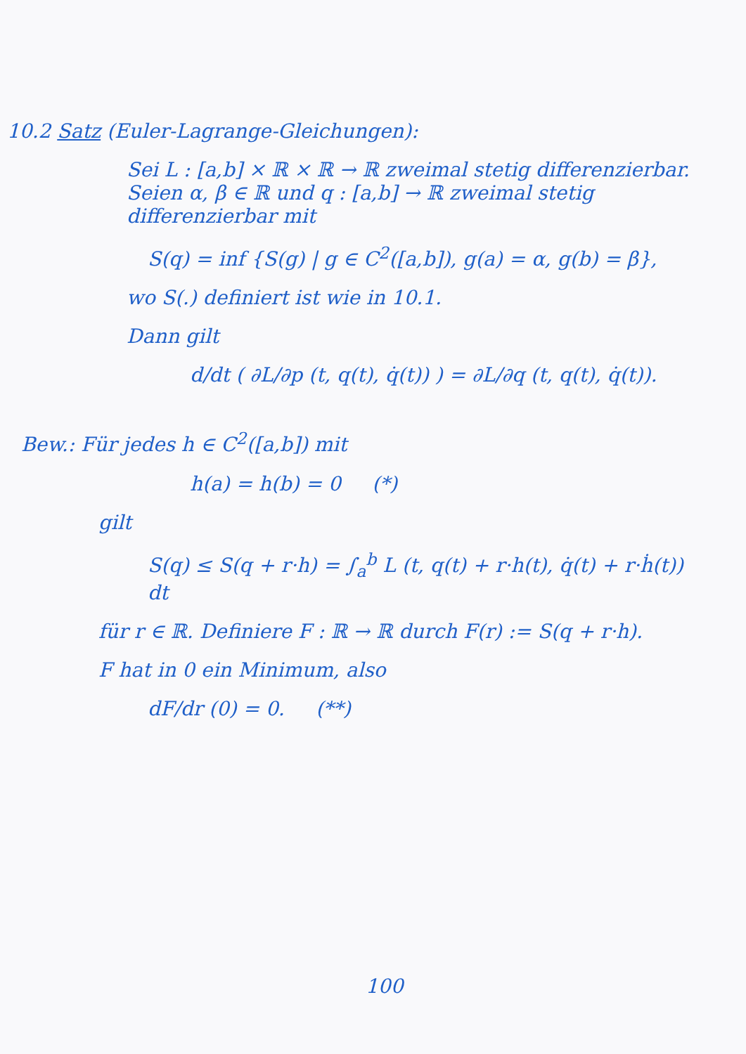10.2 Satz (Euler-Lagrange-Gleichungen):
Sei L : [a,b] × ℝ × ℝ → ℝ zweimal stetig differenzierbar. Seien α, β ∈ ℝ und q : [a,b] → ℝ zweimal stetig differenzierbar mit
S(q) = inf {S(g) | g ∈ C<sup>2</sup>([a,b]), g(a) = α, g(b) = β},
wo S(.) definiert ist wie in 10.1.
Dann gilt
d/dt ( ∂L/∂p (t, q(t), q̇(t)) ) = ∂L/∂q (t, q(t), q̇(t)).
Bew.: Für jedes h ∈ C<sup>2</sup>([a,b]) mit
h(a) = h(b) = 0 (*)
gilt
S(q) ≤ S(q + r·h) = ∫<sub>a</sub><sup>b</sup> L (t, q(t) + r·h(t), q̇(t) + r·ḣ(t)) dt
für r ∈ ℝ. Definiere F : ℝ → ℝ durch F(r) := S(q + r·h).
F hat in 0 ein Minimum, also
dF/dr (0) = 0. (**)
100